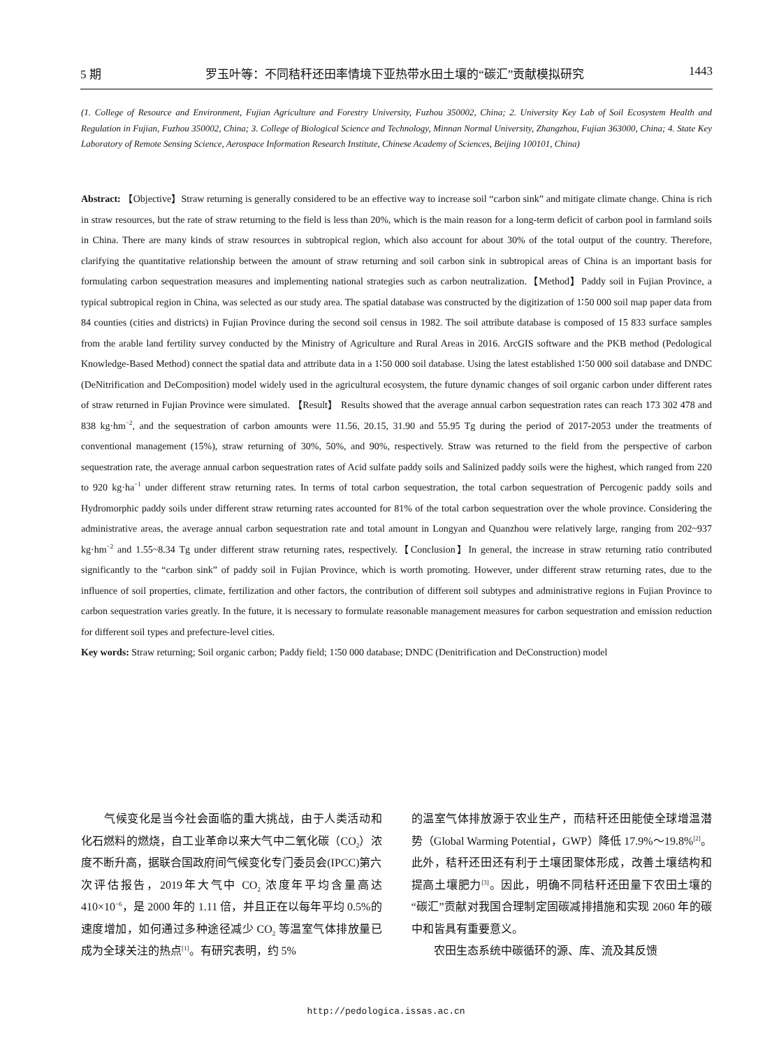5 期 罗玉叶等：不同秸秆还田率情境下亚热带水田土壤的“碳汇”贡献模拟研究 1443
(1. College of Resource and Environment, Fujian Agriculture and Forestry University, Fuzhou 350002, China; 2. University Key Lab of Soil Ecosystem Health and Regulation in Fujian, Fuzhou 350002, China; 3. College of Biological Science and Technology, Minnan Normal University, Zhangzhou, Fujian 363000, China; 4. State Key Laboratory of Remote Sensing Science, Aerospace Information Research Institute, Chinese Academy of Sciences, Beijing 100101, China)
Abstract: 【Objective】Straw returning is generally considered to be an effective way to increase soil “carbon sink” and mitigate climate change. China is rich in straw resources, but the rate of straw returning to the field is less than 20%, which is the main reason for a long-term deficit of carbon pool in farmland soils in China. There are many kinds of straw resources in subtropical region, which also account for about 30% of the total output of the country. Therefore, clarifying the quantitative relationship between the amount of straw returning and soil carbon sink in subtropical areas of China is an important basis for formulating carbon sequestration measures and implementing national strategies such as carbon neutralization.【Method】Paddy soil in Fujian Province, a typical subtropical region in China, was selected as our study area. The spatial database was constructed by the digitization of 1∶50 000 soil map paper data from 84 counties (cities and districts) in Fujian Province during the second soil census in 1982. The soil attribute database is composed of 15 833 surface samples from the arable land fertility survey conducted by the Ministry of Agriculture and Rural Areas in 2016. ArcGIS software and the PKB method (Pedological Knowledge-Based Method) connect the spatial data and attribute data in a 1∶50 000 soil database. Using the latest established 1∶50 000 soil database and DNDC (DeNitrification and DeComposition) model widely used in the agricultural ecosystem, the future dynamic changes of soil organic carbon under different rates of straw returned in Fujian Province were simulated. 【Result】 Results showed that the average annual carbon sequestration rates can reach 173 302 478 and 838 kg·hm<sup>−2</sup>, and the sequestration of carbon amounts were 11.56, 20.15, 31.90 and 55.95 Tg during the period of 2017-2053 under the treatments of conventional management (15%), straw returning of 30%, 50%, and 90%, respectively. Straw was returned to the field from the perspective of carbon sequestration rate, the average annual carbon sequestration rates of Acid sulfate paddy soils and Salinized paddy soils were the highest, which ranged from 220 to 920 kg·ha<sup>−1</sup> under different straw returning rates. In terms of total carbon sequestration, the total carbon sequestration of Percogenic paddy soils and Hydromorphic paddy soils under different straw returning rates accounted for 81% of the total carbon sequestration over the whole province. Considering the administrative areas, the average annual carbon sequestration rate and total amount in Longyan and Quanzhou were relatively large, ranging from 202~937 kg·hm<sup>−2</sup> and 1.55~8.34 Tg under different straw returning rates, respectively.【Conclusion】In general, the increase in straw returning ratio contributed significantly to the “carbon sink” of paddy soil in Fujian Province, which is worth promoting. However, under different straw returning rates, due to the influence of soil properties, climate, fertilization and other factors, the contribution of different soil subtypes and administrative regions in Fujian Province to carbon sequestration varies greatly. In the future, it is necessary to formulate reasonable management measures for carbon sequestration and emission reduction for different soil types and prefecture-level cities.
Key words: Straw returning; Soil organic carbon; Paddy field; 1∶50 000 database; DNDC (Denitrification and DeConstruction) model
　　气候变化是当今社会面临的重大挑战，由于人类活动和化石燃料的燃烧，自工业革命以来大气中二氧化碳（CO<sub>2</sub>）浓度不断升高，据联合国政府间气候变化专门委员会(IPCC)第六次评估报告，2019年大气中 CO<sub>2</sub> 浓度年平均含量高达 410×10<sup>−6</sup>，是 2000 年的 1.11 倍，并且正在以每年平均 0.5%的速度增加，如何通过多种途径减少 CO<sub>2</sub> 等温室气体排放量已成为全球关注的热点<sup>[1]</sup>。有研究表明，约 5%
的温室气体排放源于农业生产，而秸秆还田能使全球增温潜势（Global Warming Potential，GWP）降低 17.9%～19.8%<sup>[2]</sup>。此外，秸秆还田还有利于土壤团聚体形成，改善土壤结构和提高土壤肥力<sup>[3]</sup>。因此，明确不同秸秆还田量下农田土壤的“碳汇”贡献对我国合理制定固碳减排措施和实现 2060 年的碳中和皆具有重要意义。
　　农田生态系统中碳循环的源、库、流及其反馈
http://pedologica.issas.ac.cn